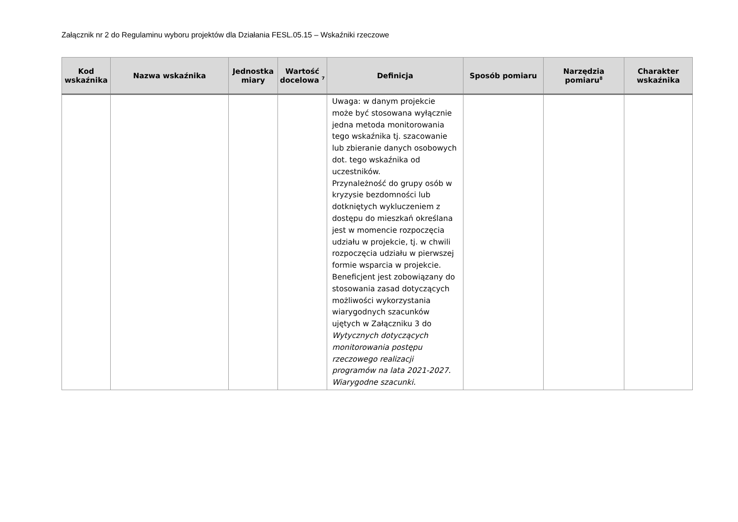Załącznik nr 2 do Regulaminu wyboru projektów dla Działania FESL.05.15 – Wskaźniki rzeczowe
| Kod wskaźnika | Nazwa wskaźnika | Jednostka miary | Wartość docelowa <sup>7</sup> | Definicja | Sposób pomiaru | Narzędzia pomiaru<sup>8</sup> | Charakter wskaźnika |
| --- | --- | --- | --- | --- | --- | --- | --- |
| | | | | Uwaga: w danym projekcie może być stosowana wyłącznie jedna metoda monitorowania tego wskaźnika tj. szacowanie lub zbieranie danych osobowych dot. tego wskaźnika od uczestników. Przynależność do grupy osób w kryzysie bezdomności lub dotkniętych wykluczeniem z dostępu do mieszkań określana jest w momencie rozpoczęcia udziału w projekcie, tj. w chwili rozpoczęcia udziału w pierwszej formie wsparcia w projekcie. Beneficjent jest zobowiązany do stosowania zasad dotyczących możliwości wykorzystania wiarygodnych szacunków ujętych w Załączniku 3 do Wytycznych dotyczących monitorowania postępu rzeczowego realizacji programów na lata 2021-2027. Wiarygodne szacunki. | | | |